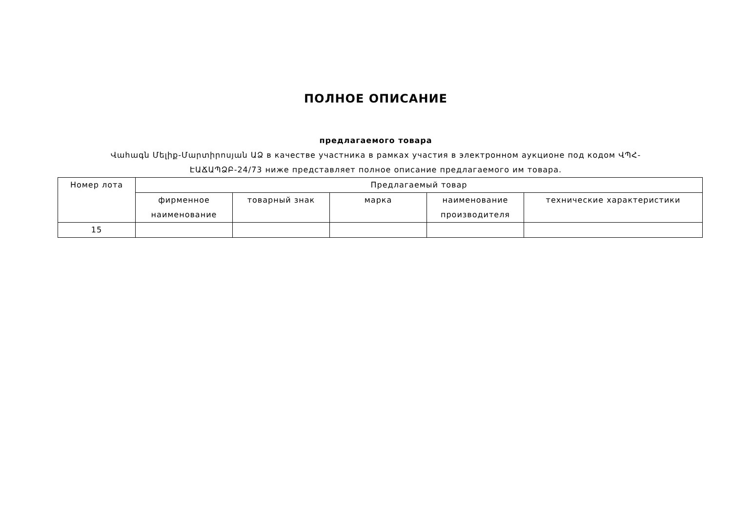ПОЛНОЕ ОПИСАНИЕ
предлагаемого товара
Վահագն Մելիք-Մարտիրոսյան ԱՁ в качестве участника в рамках участия в электронном аукционе под кодом ՎՊՀ-ԷԱՃԱՊՁԲ-24/73 ниже представляет полное описание предлагаемого им товара.
| Номер лота | Предлагаемый товар | | | | |
| --- | --- | --- | --- | --- | --- |
| | фирменное наименование | товарный знак | марка | наименование производителя | технические характеристики |
| 15 | | | | | |